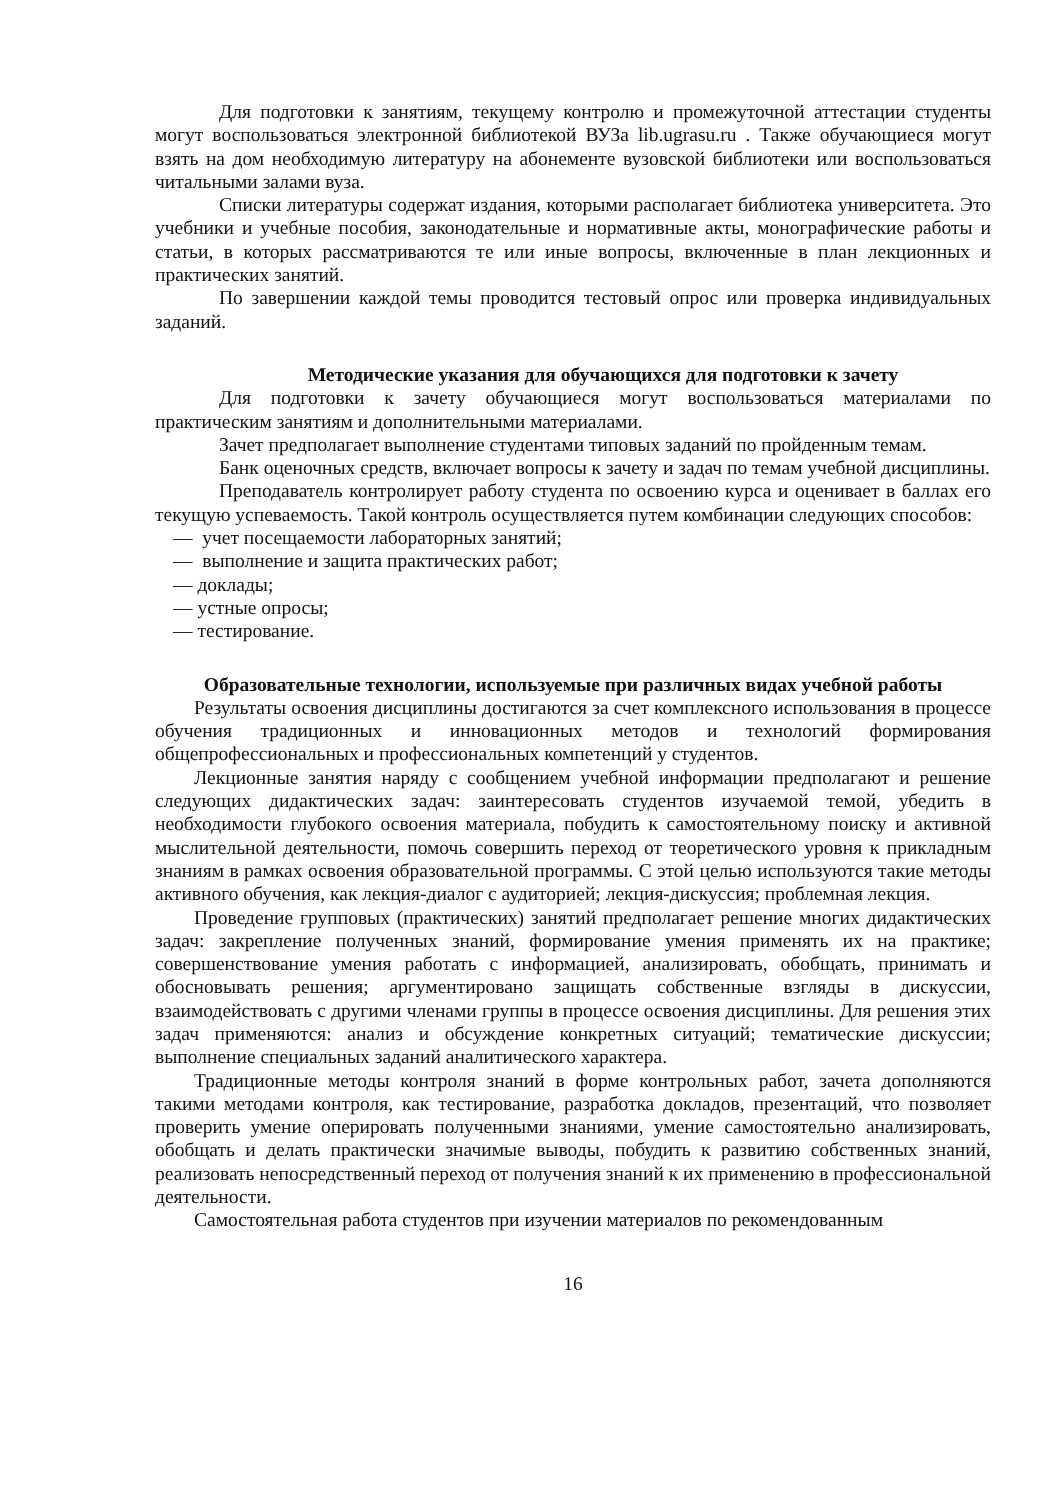Для подготовки к занятиям, текущему контролю и промежуточной аттестации студенты могут воспользоваться электронной библиотекой ВУЗа lib.ugrasu.ru . Также обучающиеся могут взять на дом необходимую литературу на абонементе вузовской библиотеки или воспользоваться читальными залами вуза.
Списки литературы содержат издания, которыми располагает библиотека университета. Это учебники и учебные пособия, законодательные и нормативные акты, монографические работы и статьи, в которых рассматриваются те или иные вопросы, включенные в план лекционных и практических занятий.
По завершении каждой темы проводится тестовый опрос или проверка индивидуальных заданий.
Методические указания для обучающихся для подготовки к зачету
Для подготовки к зачету обучающиеся могут воспользоваться материалами по практическим занятиям и дополнительными материалами.
Зачет предполагает выполнение студентами типовых заданий по пройденным темам.
Банк оценочных средств, включает вопросы к зачету и задач по темам учебной дисциплины.
Преподаватель контролирует работу студента по освоению курса и оценивает в баллах его текущую успеваемость. Такой контроль осуществляется путем комбинации следующих способов:
— учет посещаемости лабораторных занятий;
— выполнение и защита практических работ;
— доклады;
— устные опросы;
— тестирование.
Образовательные технологии, используемые при различных видах учебной работы
Результаты освоения дисциплины достигаются за счет комплексного использования в процессе обучения традиционных и инновационных методов и технологий формирования общепрофессиональных и профессиональных компетенций у студентов.
Лекционные занятия наряду с сообщением учебной информации предполагают и решение следующих дидактических задач: заинтересовать студентов изучаемой темой, убедить в необходимости глубокого освоения материала, побудить к самостоятельному поиску и активной мыслительной деятельности, помочь совершить переход от теоретического уровня к прикладным знаниям в рамках освоения образовательной программы. С этой целью используются такие методы активного обучения, как лекция-диалог с аудиторией; лекция-дискуссия; проблемная лекция.
Проведение групповых (практических) занятий предполагает решение многих дидактических задач: закрепление полученных знаний, формирование умения применять их на практике; совершенствование умения работать с информацией, анализировать, обобщать, принимать и обосновывать решения; аргументировано защищать собственные взгляды в дискуссии, взаимодействовать с другими членами группы в процессе освоения дисциплины. Для решения этих задач применяются: анализ и обсуждение конкретных ситуаций; тематические дискуссии; выполнение специальных заданий аналитического характера.
Традиционные методы контроля знаний в форме контрольных работ, зачета дополняются такими методами контроля, как тестирование, разработка докладов, презентаций, что позволяет проверить умение оперировать полученными знаниями, умение самостоятельно анализировать, обобщать и делать практически значимые выводы, побудить к развитию собственных знаний, реализовать непосредственный переход от получения знаний к их применению в профессиональной деятельности.
Самостоятельная работа студентов при изучении материалов по рекомендованным
16